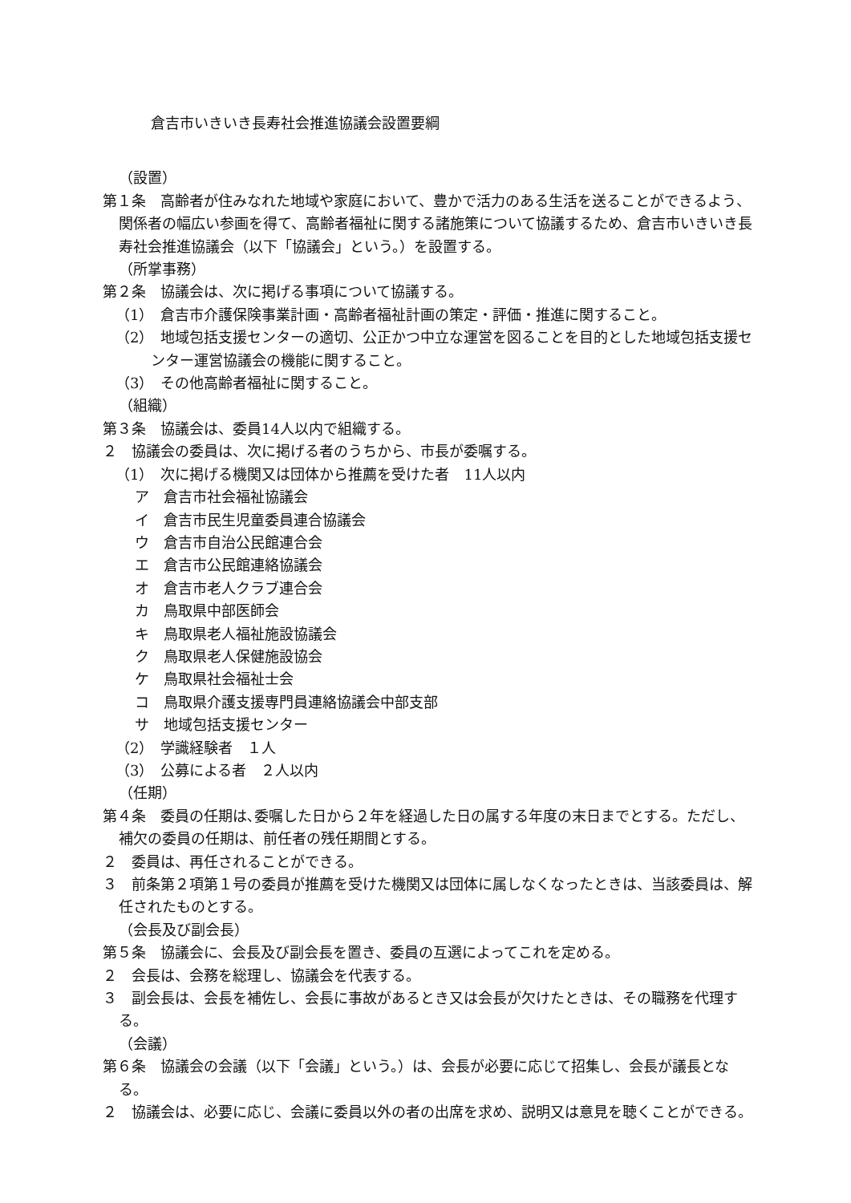倉吉市いきいき長寿社会推進協議会設置要綱
（設置）
第１条　高齢者が住みなれた地域や家庭において、豊かで活力のある生活を送ることができるよう、関係者の幅広い参画を得て、高齢者福祉に関する諸施策について協議するため、倉吉市いきいき長寿社会推進協議会（以下「協議会」という。）を設置する。
（所掌事務）
第２条　協議会は、次に掲げる事項について協議する。
（1）　倉吉市介護保険事業計画・高齢者福祉計画の策定・評価・推進に関すること。
（2）　地域包括支援センターの適切、公正かつ中立な運営を図ることを目的とした地域包括支援センター運営協議会の機能に関すること。
（3）　その他高齢者福祉に関すること。
（組織）
第３条　協議会は、委員14人以内で組織する。
２　協議会の委員は、次に掲げる者のうちから、市長が委嘱する。
（1）　次に掲げる機関又は団体から推薦を受けた者　11人以内
ア　倉吉市社会福祉協議会
イ　倉吉市民生児童委員連合協議会
ウ　倉吉市自治公民館連合会
エ　倉吉市公民館連絡協議会
オ　倉吉市老人クラブ連合会
カ　鳥取県中部医師会
キ　鳥取県老人福祉施設協議会
ク　鳥取県老人保健施設協会
ケ　鳥取県社会福祉士会
コ　鳥取県介護支援専門員連絡協議会中部支部
サ　地域包括支援センター
（2）　学識経験者　１人
（3）　公募による者　２人以内
（任期）
第４条　委員の任期は､委嘱した日から２年を経過した日の属する年度の末日までとする。ただし、補欠の委員の任期は、前任者の残任期間とする。
２　委員は、再任されることができる。
３　前条第２項第１号の委員が推薦を受けた機関又は団体に属しなくなったときは、当該委員は、解任されたものとする。
（会長及び副会長）
第５条　協議会に、会長及び副会長を置き、委員の互選によってこれを定める。
２　会長は、会務を総理し、協議会を代表する。
３　副会長は、会長を補佐し、会長に事故があるとき又は会長が欠けたときは、その職務を代理する。
（会議）
第６条　協議会の会議（以下「会議」という。）は、会長が必要に応じて招集し、会長が議長となる。
２　協議会は、必要に応じ、会議に委員以外の者の出席を求め、説明又は意見を聴くことができる。